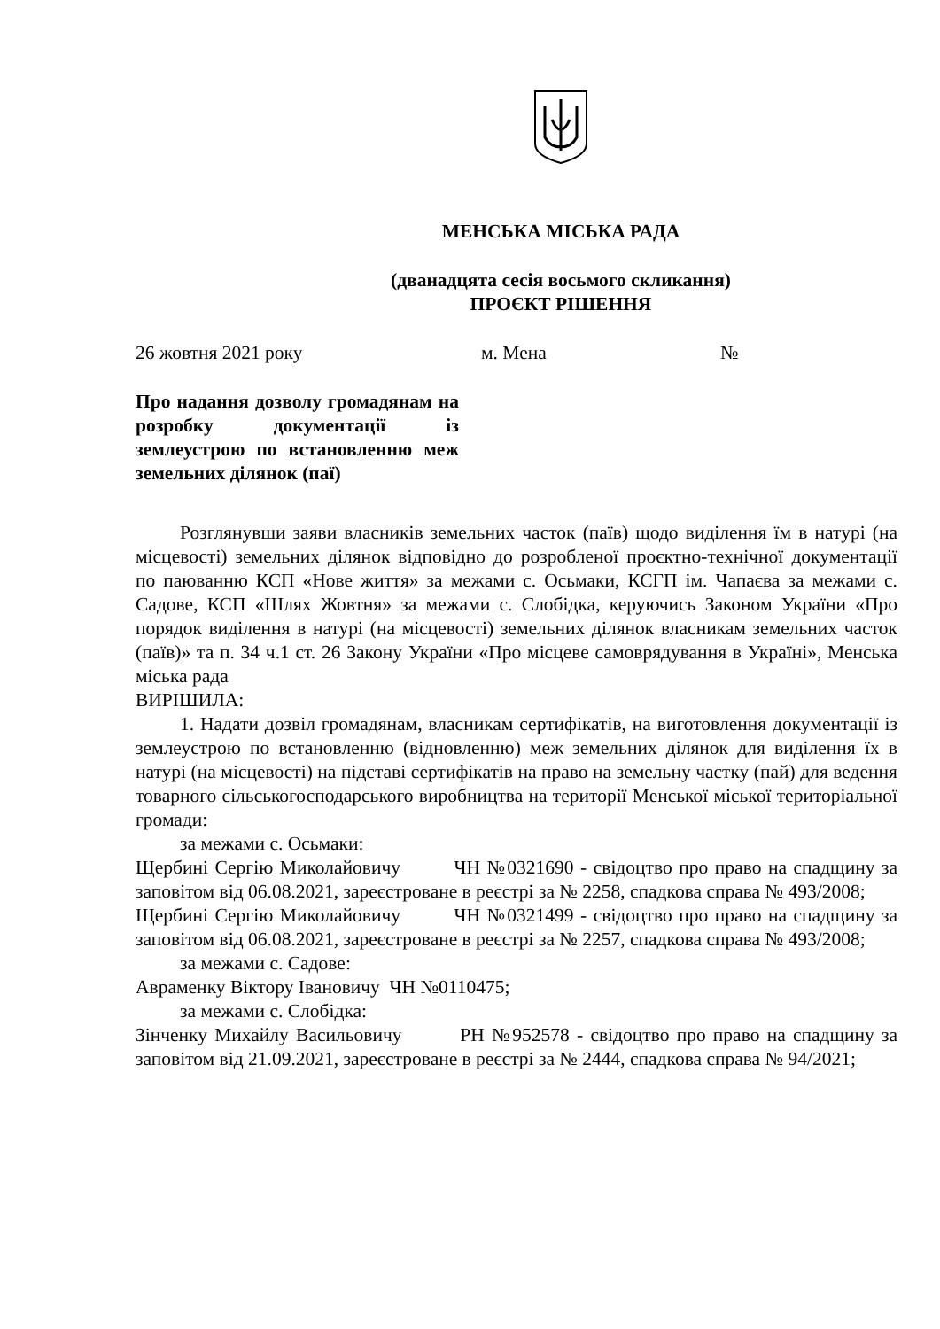МЕНСЬКА МІСЬКА РАДА
(дванадцята сесія восьмого скликання)
ПРОЄКТ РІШЕННЯ
26 жовтня 2021 року м. Мена №
Про надання дозволу громадянам на розробку документації із землеустрою по встановленню меж земельних ділянок (паї)
Розглянувши заяви власників земельних часток (паїв) щодо виділення їм в натурі (на місцевості) земельних ділянок відповідно до розробленої проєктно-технічної документації по паюванню КСП «Нове життя» за межами с. Осьмаки, КСГП ім. Чапаєва за межами с. Садове, КСП «Шлях Жовтня» за межами с. Слобідка, керуючись Законом України «Про порядок виділення в натурі (на місцевості) земельних ділянок власникам земельних часток (паїв)» та п. 34 ч.1 ст. 26 Закону України «Про місцеве самоврядування в Україні», Менська міська рада
ВИРІШИЛА:
1. Надати дозвіл громадянам, власникам сертифікатів, на виготовлення документації із землеустрою по встановленню (відновленню) меж земельних ділянок для виділення їх в натурі (на місцевості) на підставі сертифікатів на право на земельну частку (пай) для ведення товарного сільськогосподарського виробництва на території Менської міської територіальної громади:
за межами с. Осьмаки:
Щербині Сергію Миколайовичу ЧН №0321690 - свідоцтво про право на спадщину за заповітом від 06.08.2021, зареєстроване в реєстрі за № 2258, спадкова справа № 493/2008;
Щербині Сергію Миколайовичу ЧН №0321499 - свідоцтво про право на спадщину за заповітом від 06.08.2021, зареєстроване в реєстрі за № 2257, спадкова справа № 493/2008;
за межами с. Садове:
Авраменку Віктору Івановичу ЧН №0110475;
за межами с. Слобідка:
Зінченку Михайлу Васильовичу РН №952578 - свідоцтво про право на спадщину за заповітом від 21.09.2021, зареєстроване в реєстрі за № 2444, спадкова справа № 94/2021;